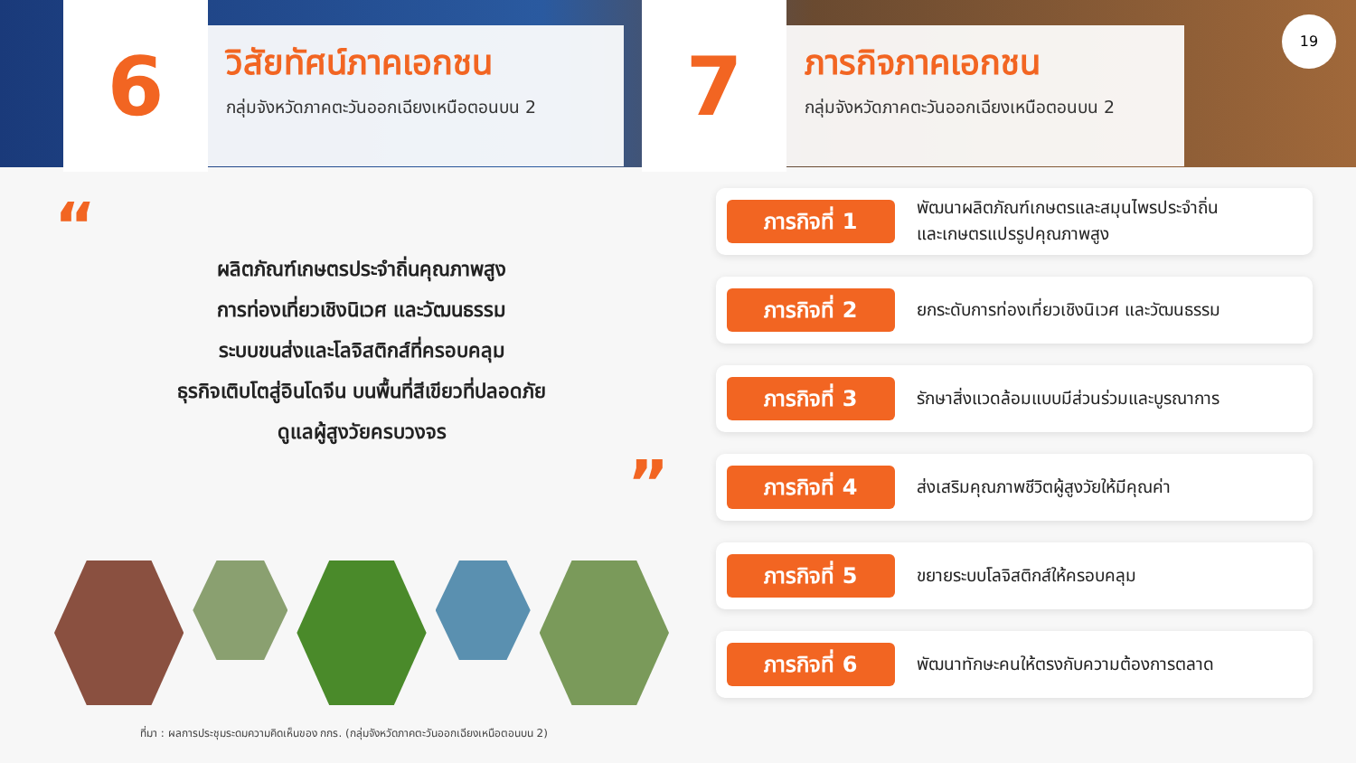6
วิสัยทัศน์ภาคเอกชน
กลุ่มจังหวัดภาคตะวันออกเฉียงเหนือตอนบน 2
7
ภารกิจภาคเอกชน
กลุ่มจังหวัดภาคตะวันออกเฉียงเหนือตอนบน 2
19
“
ผลิตภัณฑ์เกษตรประจำถิ่นคุณภาพสูง
การท่องเที่ยวเชิงนิเวศ และวัฒนธรรม
ระบบขนส่งและโลจิสติกส์ที่ครอบคลุม
ธุรกิจเติบโตสู่อินโดจีน บนพื้นที่สีเขียวที่ปลอดภัย
ดูแลผู้สูงวัยครบวงจร
”
ที่มา : ผลการประชุมระดมความคิดเห็นของ กกร. (กลุ่มจังหวัดภาคตะวันออกเฉียงเหนือตอนบน 2)
ภารกิจที่ 1
พัฒนาผลิตภัณฑ์เกษตรและสมุนไพรประจำถิ่น
และเกษตรแปรรูปคุณภาพสูง
ภารกิจที่ 2
ยกระดับการท่องเที่ยวเชิงนิเวศ และวัฒนธรรม
ภารกิจที่ 3
รักษาสิ่งแวดล้อมแบบมีส่วนร่วมและบูรณาการ
ภารกิจที่ 4
ส่งเสริมคุณภาพชีวิตผู้สูงวัยให้มีคุณค่า
ภารกิจที่ 5
ขยายระบบโลจิสติกส์ให้ครอบคลุม
ภารกิจที่ 6
พัฒนาทักษะคนให้ตรงกับความต้องการตลาด